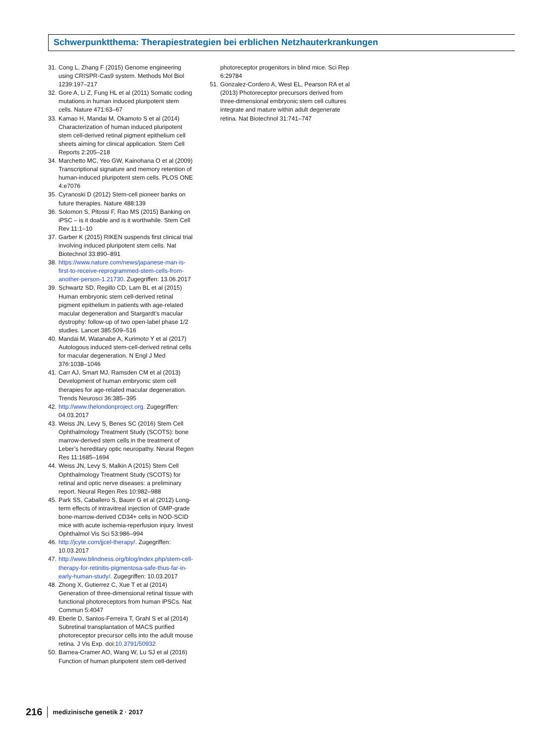Schwerpunktthema: Therapiestrategien bei erblichen Netzhauterkrankungen
31. Cong L, Zhang F (2015) Genome engineering using CRISPR-Cas9 system. Methods Mol Biol 1239:197–217
32. Gore A, Li Z, Fung HL et al (2011) Somatic coding mutations in human induced pluripotent stem cells. Nature 471:63–67
33. Kamao H, Mandai M, Okamoto S et al (2014) Characterization of human induced pluripotent stem cell-derived retinal pigment epithelium cell sheets aiming for clinical application. Stem Cell Reports 2:205–218
34. Marchetto MC, Yeo GW, Kainohana O et al (2009) Transcriptional signature and memory retention of human-induced pluripotent stem cells. PLOS ONE 4:e7076
35. Cyranoski D (2012) Stem-cell pioneer banks on future therapies. Nature 488:139
36. Solomon S, Pitossi F, Rao MS (2015) Banking on iPSC – is it doable and is it worthwhile. Stem Cell Rev 11:1–10
37. Garber K (2015) RIKEN suspends first clinical trial involving induced pluripotent stem cells. Nat Biotechnol 33:890–891
38. https://www.nature.com/news/japanese-man-is-first-to-receive-reprogrammed-stem-cells-from-another-person-1.21730. Zugegriffen: 13.06.2017
39. Schwartz SD, Regillo CD, Lam BL et al (2015) Human embryonic stem cell-derived retinal pigment epithelium in patients with age-related macular degeneration and Stargardt’s macular dystrophy: follow-up of two open-label phase 1/2 studies. Lancet 385:509–516
40. Mandai M, Watanabe A, Kurimoto Y et al (2017) Autologous induced stem-cell-derived retinal cells for macular degeneration. N Engl J Med 376:1038–1046
41. Carr AJ, Smart MJ, Ramsden CM et al (2013) Development of human embryonic stem cell therapies for age-related macular degeneration. Trends Neurosci 36:385–395
42. http://www.thelondonproject.org. Zugegriffen: 04.03.2017
43. Weiss JN, Levy S, Benes SC (2016) Stem Cell Ophthalmology Treatment Study (SCOTS): bone marrow-derived stem cells in the treatment of Leber’s hereditary optic neuropathy. Neural Regen Res 11:1685–1694
44. Weiss JN, Levy S, Malkin A (2015) Stem Cell Ophthalmology Treatment Study (SCOTS) for retinal and optic nerve diseases: a preliminary report. Neural Regen Res 10:982–988
45. Park SS, Caballero S, Bauer G et al (2012) Long-term effects of intravitreal injection of GMP-grade bone-marrow-derived CD34+ cells in NOD-SCID mice with acute ischemia-reperfusion injury. Invest Ophthalmol Vis Sci 53:986–994
46. http://jcyte.com/jjcel-therapy/. Zugegriffen: 10.03.2017
47. http://www.blindness.org/blog/index.php/stem-cell-therapy-for-retinitis-pigmentosa-safe-thus-far-in-early-human-study/. Zugegriffen: 10.03.2017
48. Zhong X, Gutierrez C, Xue T et al (2014) Generation of three-dimensional retinal tissue with functional photoreceptors from human iPSCs. Nat Commun 5:4047
49. Eberle D, Santos-Ferreira T, Grahl S et al (2014) Subretinal transplantation of MACS purified photoreceptor precursor cells into the adult mouse retina. J Vis Exp. doi:10.3791/50932
50. Barnea-Cramer AO, Wang W, Lu SJ et al (2016) Function of human pluripotent stem cell-derived
photoreceptor progenitors in blind mice. Sci Rep 6:29784
51. Gonzalez-Cordero A, West EL, Pearson RA et al (2013) Photoreceptor precursors derived from three-dimensional embryonic stem cell cultures integrate and mature within adult degenerate retina. Nat Biotechnol 31:741–747
216 medizinische genetik 2 · 2017